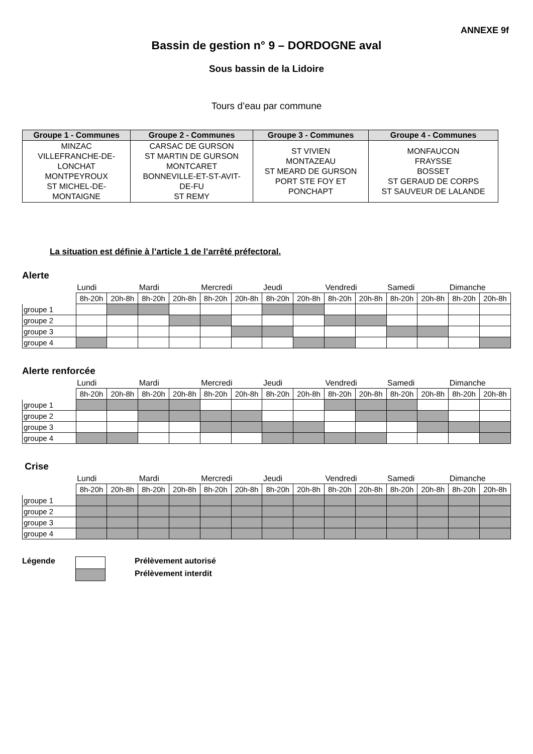ANNEXE 9f
Bassin de gestion n° 9 – DORDOGNE aval
Sous bassin de la Lidoire
Tours d’eau par commune
| Groupe 1 - Communes | Groupe 2 - Communes | Groupe 3 - Communes | Groupe 4 - Communes |
| --- | --- | --- | --- |
| MINZAC VILLEFRANCHE-DE- LONCHAT MONTPEYROUX ST MICHEL-DE- MONTAIGNE | CARSAC DE GURSON ST MARTIN DE GURSON MONTCARET BONNEVILLE-ET-ST-AVIT- DE-FU ST REMY | ST VIVIEN MONTAZEAU ST MEARD DE GURSON PORT STE FOY ET PONCHAPT | MONFAUCON FRAYSSE BOSSET ST GERAUD DE CORPS ST SAUVEUR DE LALANDE |
La situation est définie à l’article 1 de l’arrêté préfectoral.
Alerte
| | Lundi | | Mardi | | Mercredi | | Jeudi | | Vendredi | | Samedi | | Dimanche | |
| | 8h-20h | 20h-8h | 8h-20h | 20h-8h | 8h-20h | 20h-8h | 8h-20h | 20h-8h | 8h-20h | 20h-8h | 8h-20h | 20h-8h | 8h-20h | 20h-8h |
| groupe 1 | | | | | | | | | | | | | | |
| groupe 2 | | | | | | | | | | | | | | |
| groupe 3 | | | | | | | | | | | | | | |
| groupe 4 | | | | | | | | | | | | | | |
Alerte renforcée
| | Lundi | | Mardi | | Mercredi | | Jeudi | | Vendredi | | Samedi | | Dimanche | |
| | 8h-20h | 20h-8h | 8h-20h | 20h-8h | 8h-20h | 20h-8h | 8h-20h | 20h-8h | 8h-20h | 20h-8h | 8h-20h | 20h-8h | 8h-20h | 20h-8h |
| groupe 1 | | | | | | | | | | | | | | |
| groupe 2 | | | | | | | | | | | | | | |
| groupe 3 | | | | | | | | | | | | | | |
| groupe 4 | | | | | | | | | | | | | | |
Crise
| | Lundi | | Mardi | | Mercredi | | Jeudi | | Vendredi | | Samedi | | Dimanche | |
| | 8h-20h | 20h-8h | 8h-20h | 20h-8h | 8h-20h | 20h-8h | 8h-20h | 20h-8h | 8h-20h | 20h-8h | 8h-20h | 20h-8h | 8h-20h | 20h-8h |
| groupe 1 | | | | | | | | | | | | | | |
| groupe 2 | | | | | | | | | | | | | | |
| groupe 3 | | | | | | | | | | | | | | |
| groupe 4 | | | | | | | | | | | | | | |
Légende
Prélèvement autorisé
Prélèvement interdit